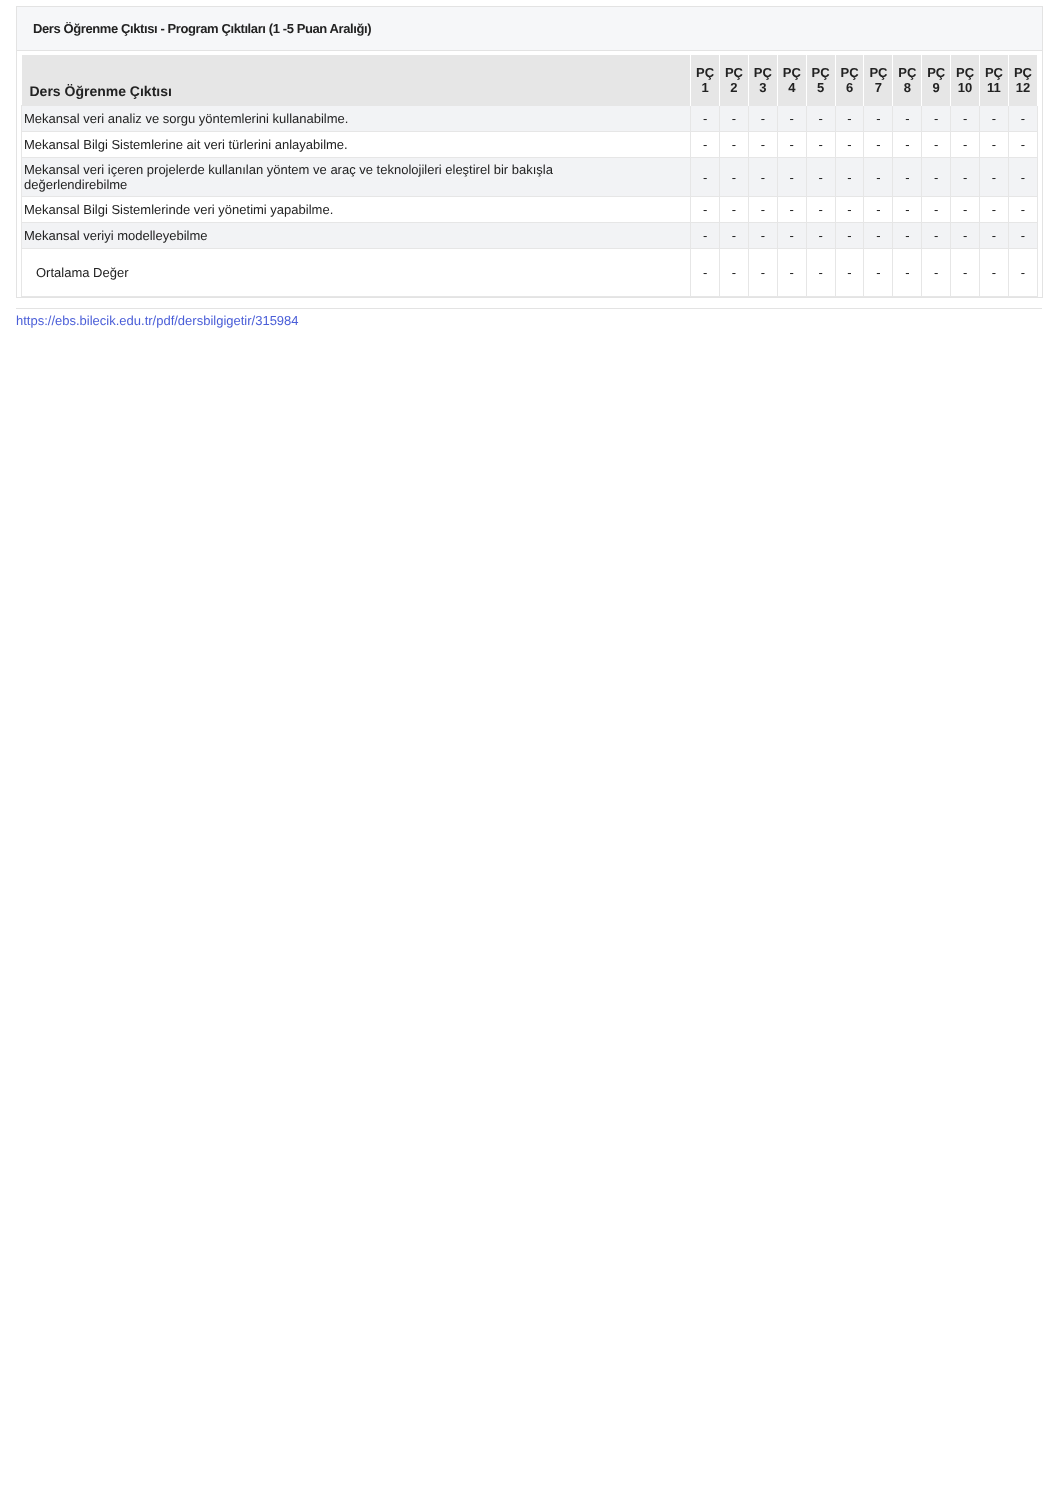Ders Öğrenme Çıktısı - Program Çıktıları (1 -5 Puan Aralığı)
| Ders Öğrenme Çıktısı | PÇ 1 | PÇ 2 | PÇ 3 | PÇ 4 | PÇ 5 | PÇ 6 | PÇ 7 | PÇ 8 | PÇ 9 | PÇ 10 | PÇ 11 | PÇ 12 |
| --- | --- | --- | --- | --- | --- | --- | --- | --- | --- | --- | --- | --- |
| Mekansal veri analiz ve sorgu yöntemlerini kullanabilme. | - | - | - | - | - | - | - | - | - | - | - | - |
| Mekansal Bilgi Sistemlerine ait veri türlerini anlayabilme. | - | - | - | - | - | - | - | - | - | - | - | - |
| Mekansal veri içeren projelerde kullanılan yöntem ve araç ve teknolojileri eleştirel bir bakışla değerlendirebilme | - | - | - | - | - | - | - | - | - | - | - | - |
| Mekansal Bilgi Sistemlerinde veri yönetimi yapabilme. | - | - | - | - | - | - | - | - | - | - | - | - |
| Mekansal veriyi modelleyebilme | - | - | - | - | - | - | - | - | - | - | - | - |
| Ortalama Değer | - | - | - | - | - | - | - | - | - | - | - | - |
https://ebs.bilecik.edu.tr/pdf/dersbilgigetir/315984